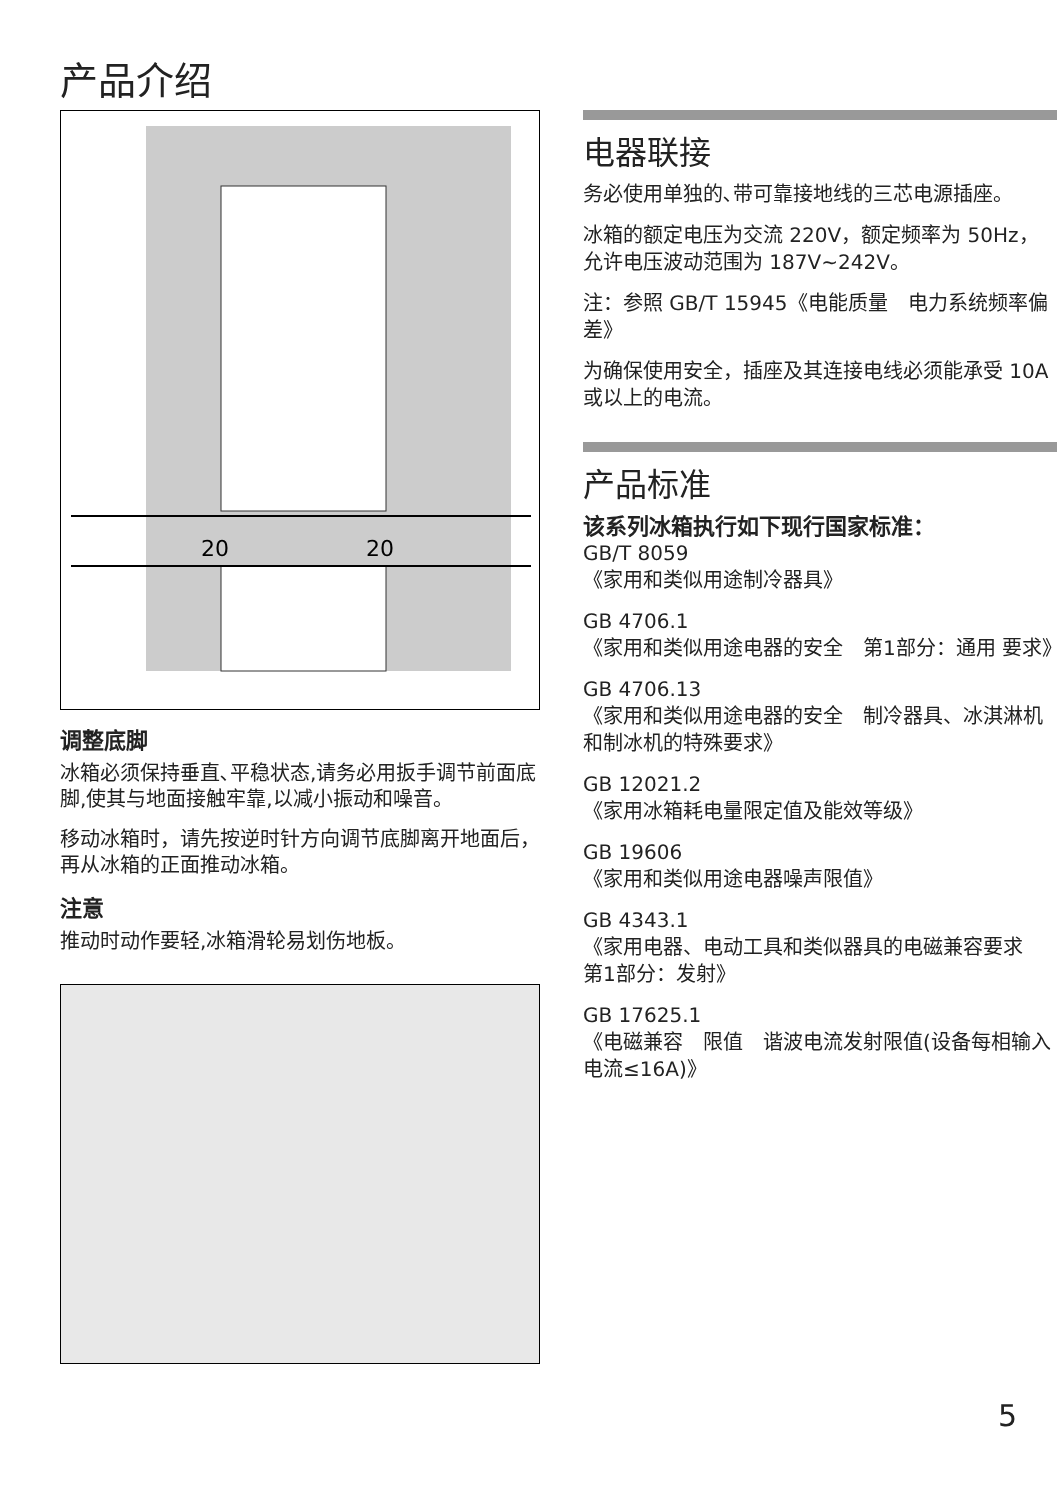产品介绍
20
20
调整底脚
冰箱必须保持垂直､平稳状态,请务必用扳手调节前面底脚,使其与地面接触牢靠,以减小振动和噪音。
移动冰箱时，请先按逆时针方向调节底脚离开地面后，再从冰箱的正面推动冰箱。
注意
推动时动作要轻,冰箱滑轮易划伤地板。
电器联接
务必使用单独的､带可靠接地线的三芯电源插座。
冰箱的额定电压为交流 220V，额定频率为 50Hz，允许电压波动范围为 187V~242V。
注：参照 GB/T 15945《电能质量　电力系统频率偏差》
为确保使用安全，插座及其连接电线必须能承受 10A 或以上的电流。
产品标准
该系列冰箱执行如下现行国家标准：
GB/T 8059
《家用和类似用途制冷器具》
GB 4706.1
《家用和类似用途电器的安全　第1部分：通用 要求》
GB 4706.13
《家用和类似用途电器的安全　制冷器具、冰淇淋机和制冰机的特殊要求》
GB 12021.2
《家用冰箱耗电量限定值及能效等级》
GB 19606
《家用和类似用途电器噪声限值》
GB 4343.1
《家用电器、电动工具和类似器具的电磁兼容要求　第1部分：发射》
GB 17625.1
《电磁兼容　限值　谐波电流发射限值(设备每相输入电流≤16A)》
5